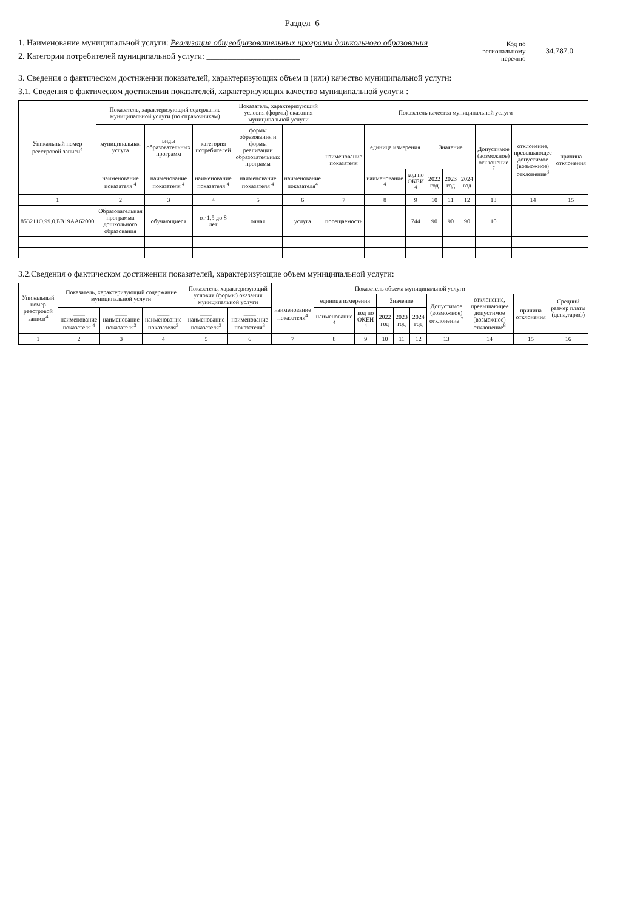Раздел 6
1. Наименование муниципальной услуги: Реализация общеобразовательных программ дошкольного образования
2. Категории потребителей муниципальной услуги: ______________________
Код по
региональному
перечню
34.787.0
3. Сведения о фактическом достижении показателей, характеризующих объем и (или) качество муниципальной услуги:
3.1. Сведения о фактическом достижении показателей, характеризующих качество муниципальной услуги :
| Уникальный номер реестровой записи<sup>4</sup> | Показатель, характеризующий содержание муниципальной услуги (по справочникам) | | | Показатель, характеризующий условия (формы) оказания муниципальной услуги | | Показатель качества муниципальной услуги | | | | | | | | |
| --- | --- | --- | --- | --- | --- | --- | --- | --- | --- | --- | --- | --- | --- | --- |
| | муниципальная услуга | виды образовательных программ | категория потребителей | формы образования и формы реализации образовательных программ | | наименование показателя | единица измерения | | Значение | | | Допустимое (возможное) отклонение <sup>7</sup> | отклонение, превышающее допустимое (возможное) отклонение<sup>8</sup> | причина отклонения |
| | наименование показателя <sup>4</sup> | наименование показателя <sup>4</sup> | наименование показателя <sup>4</sup> | наименование показателя <sup>4</sup> | наименование показателя<sup>4</sup> | | наименование <sup>4</sup> | код по ОКЕИ <sup>4</sup> | 2022 год | 2023 год | 2024 год | | | |
| 1 | 2 | 3 | 4 | 5 | 6 | 7 | 8 | 9 | 10 | 11 | 12 | 13 | 14 | 15 |
| 853211О.99.0.БВ19АА62000 | Образовательная программа дошкольного образования | обучающиеся | от 1,5 до 8 лет | очная | услуга | посещаемость | | 744 | 90 | 90 | 90 | 10 | | |
3.2.Сведения о фактическом достижении показателей, характеризующие объем муниципальной услуги:
| Уникальный номер реестровой записи<sup>4</sup> | Показатель, характеризующий содержание муниципальной услуги | | | Показатель, характеризующий условия (формы) оказания муниципальной услуги | | Показатель объема муниципальной услуги | | | | | | | | | Средний размер платы (цена,тариф) |
| --- | --- | --- | --- | --- | --- | --- | --- | --- | --- | --- | --- | --- | --- | --- | --- |
| | | | | | | наименование показателя<sup>4</sup> | единица измерения | | Значение | | | Допустимое (возможное) отклонение <sup>7</sup> | отклонение, превышающее допустимое (возможное) отклонение<sup>8</sup> | причина отклонения | |
| | ____ наименование показателя <sup>4</sup> | ____ наименование показателя<sup>3</sup> | ____ наименование показателя<sup>3</sup> | ____ наименование показателя<sup>3</sup> | ____ наименование показателя<sup>3</sup> | | наименование <sup>4</sup> | код по ОКЕИ <sup>4</sup> | 2022 год | 2023 год | 2024 год | | | | |
| 1 | 2 | 3 | 4 | 5 | 6 | 7 | 8 | 9 | 10 | 11 | 12 | 13 | 14 | 15 | 16 |